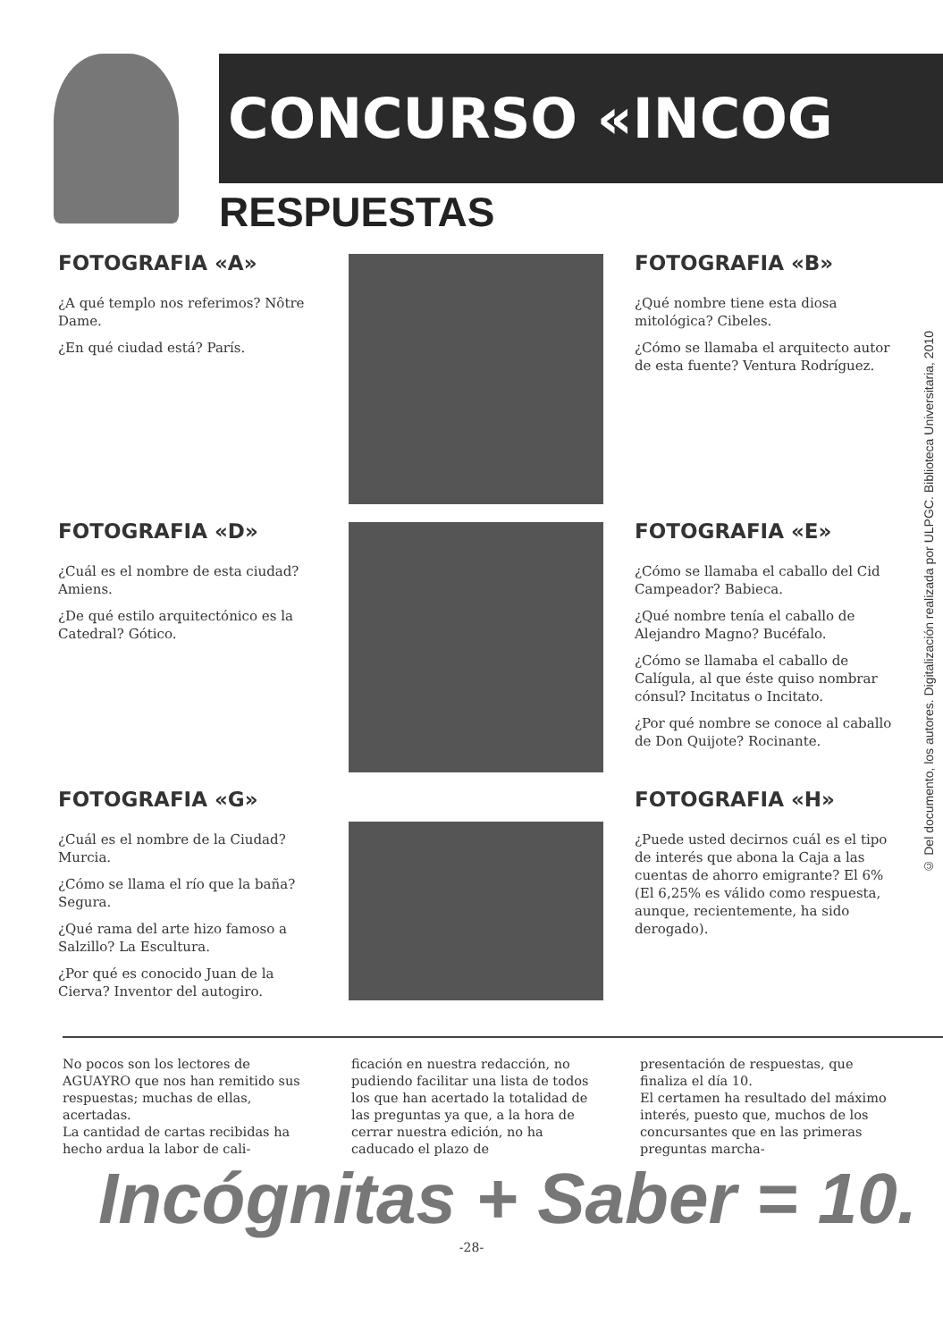CONCURSO «INCOG
RESPUESTAS
FOTOGRAFIA «A»
¿A qué templo nos referimos? Nôtre Dame.
¿En qué ciudad está? París.
FOTOGRAFIA «B»
¿Qué nombre tiene esta diosa mitológica? Cibeles.
¿Cómo se llamaba el arquitecto autor de esta fuente? Ventura Rodríguez.
FOTOGRAFIA «D»
¿Cuál es el nombre de esta ciudad? Amiens.
¿De qué estilo arquitectónico es la Catedral? Gótico.
FOTOGRAFIA «E»
¿Cómo se llamaba el caballo del Cid Campeador? Babieca.
¿Qué nombre tenía el caballo de Alejandro Magno? Bucéfalo.
¿Cómo se llamaba el caballo de Calígula, al que éste quiso nombrar cónsul? Incitatus o Incitato.
¿Por qué nombre se conoce al caballo de Don Quijote? Rocinante.
FOTOGRAFIA «G»
¿Cuál es el nombre de la Ciudad? Murcia.
¿Cómo se llama el río que la baña? Segura.
¿Qué rama del arte hizo famoso a Salzillo? La Escultura.
¿Por qué es conocido Juan de la Cierva? Inventor del autogiro.
FOTOGRAFIA «H»
¿Puede usted decirnos cuál es el tipo de interés que abona la Caja a las cuentas de ahorro emigrante? El 6% (El 6,25% es válido como respuesta, aunque, recientemente, ha sido derogado).
No pocos son los lectores de AGUAYRO que nos han remitido sus respuestas; muchas de ellas, acertadas.
La cantidad de cartas recibidas ha hecho ardua la labor de cali-
ficación en nuestra redacción, no pudiendo facilitar una lista de todos los que han acertado la totalidad de las preguntas ya que, a la hora de cerrar nuestra edición, no ha caducado el plazo de
presentación de respuestas, que finaliza el día 10.
El certamen ha resultado del máximo interés, puesto que, muchos de los concursantes que en las primeras preguntas marcha-
Incógnitas + Saber = 10.
-28-
© Del documento, los autores. Digitalización realizada por ULPGC. Biblioteca Universitaria, 2010